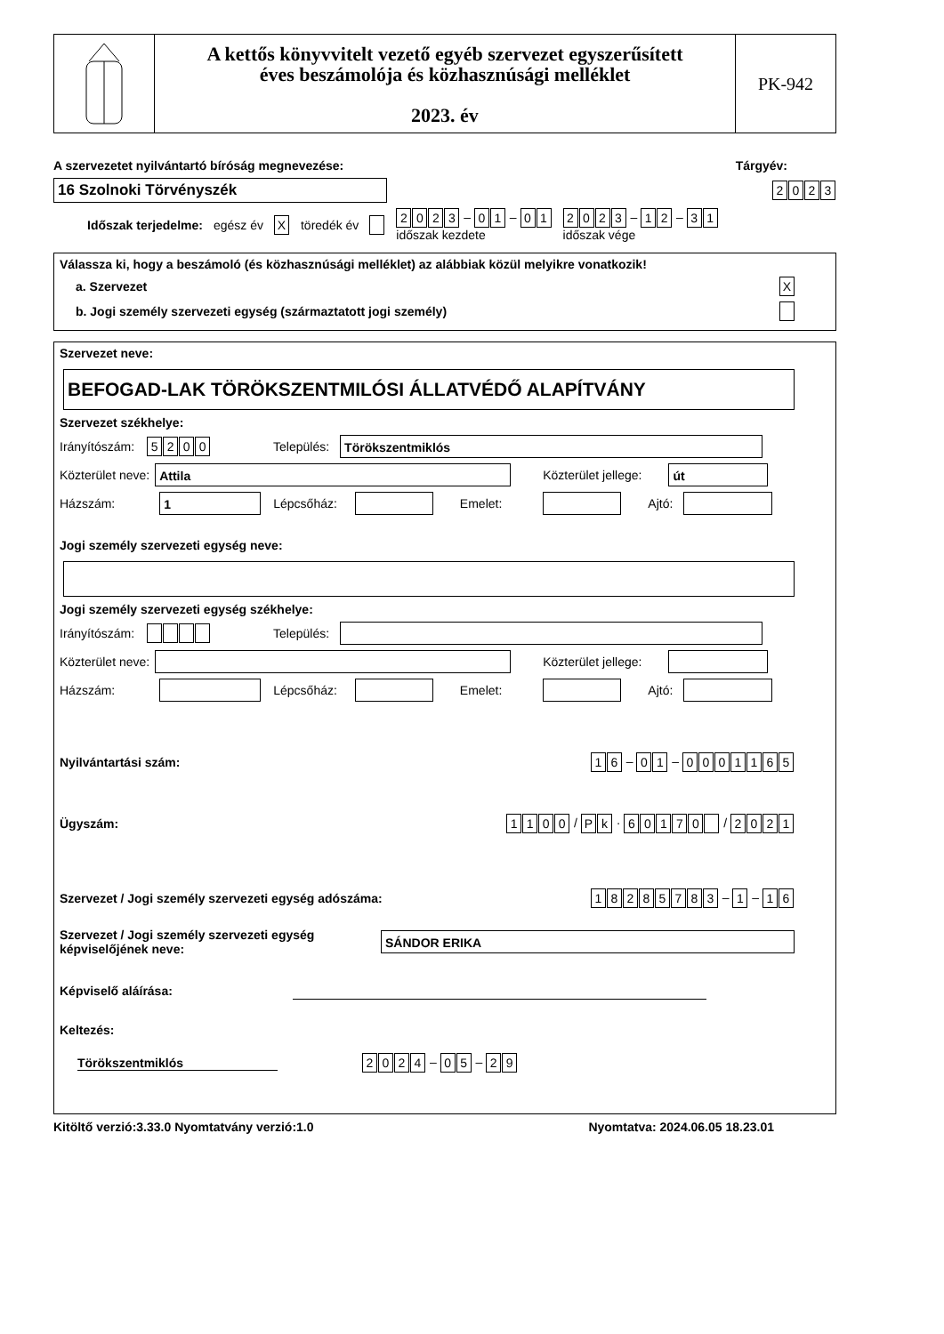A kettős könyvvitelt vezető egyéb szervezet egyszerűsített
éves beszámolója és közhasznúsági melléklet
2023. év
PK-942
A szervezetet nyilvántartó bíróság megnevezése: Tárgyév:
16 Szolnoki Törvényszék 2023
Időszak terjedelme: egész év X töredék év 2023 – 0 1 – 0 1
időszak kezdete 2023 – 1 2 – 3 1
időszak vége
Válassza ki, hogy a beszámoló (és közhasznúsági melléklet) az alábbiak közül melyikre vonatkozik!
a. Szervezet X
b. Jogi személy szervezeti egység (származtatott jogi személy)
Szervezet neve:
BEFOGAD-LAK TÖRÖKSZENTMILÓSI ÁLLATVÉDŐ ALAPÍTVÁNY
Szervezet székhelye:
Irányítószám: 5200 Település: Törökszentmiklós
Közterület neve: Attila Közterület jellege: út
Házszám: 1 Lépcsőház: Emelet: Ajtó:
Jogi személy szervezeti egység neve:
Jogi személy szervezeti egység székhelye:
Irányítószám: Település:
Közterület neve: Közterület jellege:
Házszám: Lépcsőház: Emelet: Ajtó:
Nyilvántartási szám: 1 6 – 0 1 – 0001165
Ügyszám: 1100 / P k · 60170 / 2021
Szervezet / Jogi személy szervezeti egység adószáma: 18285783 – 1 – 1 6
Szervezet / Jogi személy szervezeti egység
képviselőjének neve: SÁNDOR ERIKA
Képviselő aláírása:
Keltezés:
Törökszentmiklós 2024 – 0 5 – 2 9
Kitöltő verzió:3.33.0 Nyomtatvány verzió:1.0 Nyomtatva: 2024.06.05 18.23.01